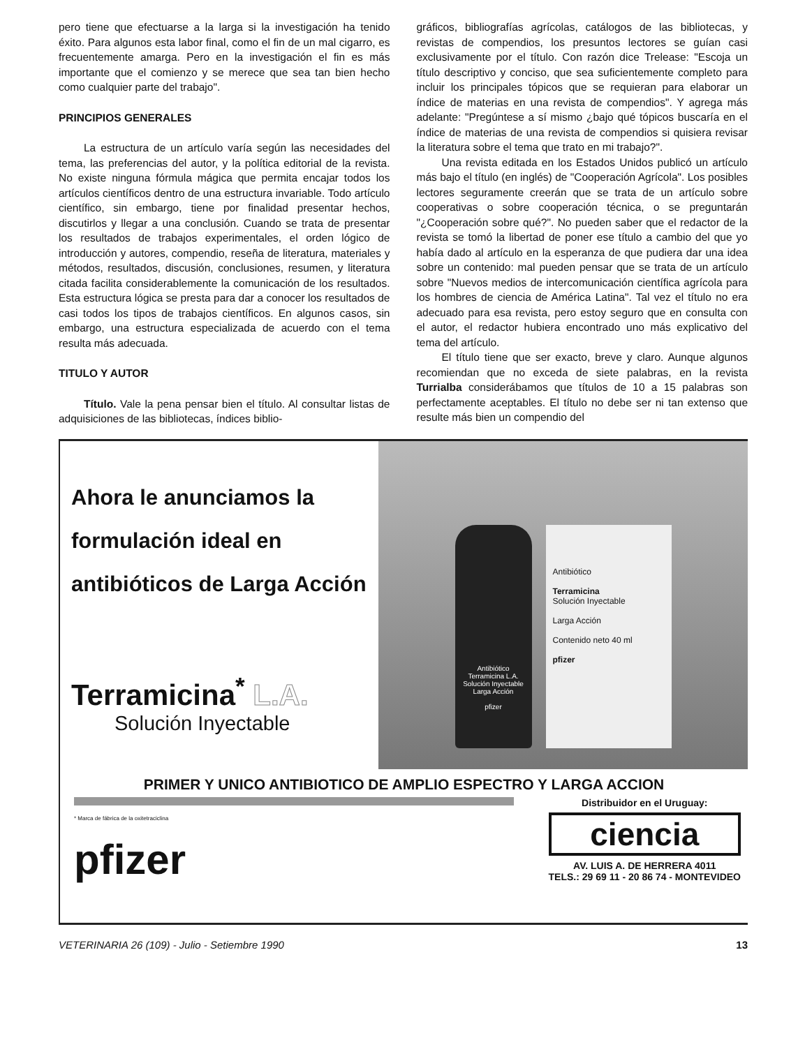pero tiene que efectuarse a la larga si la investigación ha tenido éxito. Para algunos esta labor final, como el fin de un mal cigarro, es frecuentemente amarga. Pero en la investigación el fin es más importante que el comienzo y se merece que sea tan bien hecho como cualquier parte del trabajo".
PRINCIPIOS GENERALES
La estructura de un artículo varía según las necesidades del tema, las preferencias del autor, y la política editorial de la revista. No existe ninguna fórmula mágica que permita encajar todos los artículos científicos dentro de una estructura invariable. Todo artículo científico, sin embargo, tiene por finalidad presentar hechos, discutirlos y llegar a una conclusión. Cuando se trata de presentar los resultados de trabajos experimentales, el orden lógico de introducción y autores, compendio, reseña de literatura, materiales y métodos, resultados, discusión, conclusiones, resumen, y literatura citada facilita considerablemente la comunicación de los resultados. Esta estructura lógica se presta para dar a conocer los resultados de casi todos los tipos de trabajos científicos. En algunos casos, sin embargo, una estructura especializada de acuerdo con el tema resulta más adecuada.
TITULO Y AUTOR
Título. Vale la pena pensar bien el título. Al consultar listas de adquisiciones de las bibliotecas, índices biblio-
gráficos, bibliografías agrícolas, catálogos de las bibliotecas, y revistas de compendios, los presuntos lectores se guían casi exclusivamente por el título. Con razón dice Trelease: "Escoja un título descriptivo y conciso, que sea suficientemente completo para incluir los principales tópicos que se requieran para elaborar un índice de materias en una revista de compendios". Y agrega más adelante: "Pregúntese a sí mismo ¿bajo qué tópicos buscaría en el índice de materias de una revista de compendios si quisiera revisar la literatura sobre el tema que trato en mi trabajo?".
Una revista editada en los Estados Unidos publicó un artículo más bajo el título (en inglés) de "Cooperación Agrícola". Los posibles lectores seguramente creerán que se trata de un artículo sobre cooperativas o sobre cooperación técnica, o se preguntarán "¿Cooperación sobre qué?". No pueden saber que el redactor de la revista se tomó la libertad de poner ese título a cambio del que yo había dado al artículo en la esperanza de que pudiera dar una idea sobre un contenido: mal pueden pensar que se trata de un artículo sobre "Nuevos medios de intercomunicación científica agrícola para los hombres de ciencia de América Latina". Tal vez el título no era adecuado para esa revista, pero estoy seguro que en consulta con el autor, el redactor hubiera encontrado uno más explicativo del tema del artículo.
El título tiene que ser exacto, breve y claro. Aunque algunos recomiendan que no exceda de siete palabras, en la revista Turrialba considerábamos que títulos de 10 a 15 palabras son perfectamente aceptables. El título no debe ser ni tan extenso que resulte más bien un compendio del
Ahora le anunciamos la formulación ideal en antibióticos de Larga Acción
Terramicina<sup>*</sup> L.A.
Solución Inyectable
Antibiótico
Terramicina L.A.
Solución Inyectable
Larga Acción
pfizer
Antibiótico
Terramicina
Solución Inyectable
Larga Acción
Contenido neto 40 ml
pfizer
PRIMER Y UNICO ANTIBIOTICO DE AMPLIO ESPECTRO Y LARGA ACCION
* Marca de fábrica de la oxitetraciclina
pfizer
Distribuidor en el Uruguay:
ciencia
AV. LUIS A. DE HERRERA 4011
TELS.: 29 69 11 - 20 86 74 - MONTEVIDEO
VETERINARIA 26 (109) - Julio - Setiembre 1990 13